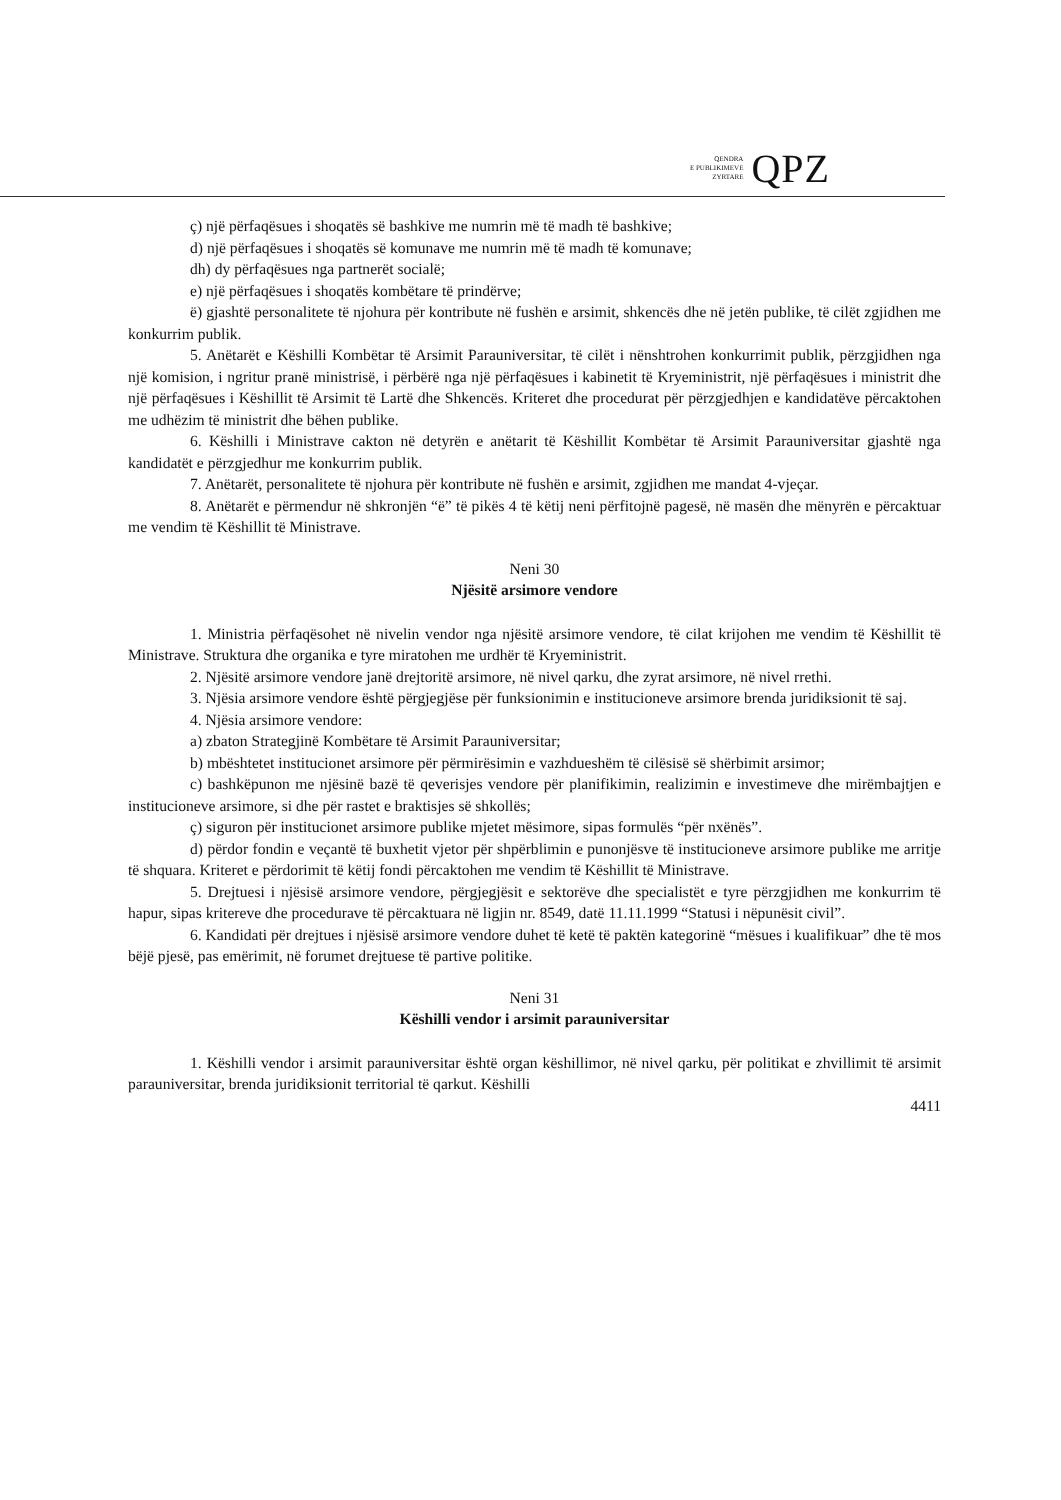QENDRA
E PUBLIKIMEVE
ZYRTARE
QPZ
ç) një përfaqësues i shoqatës së bashkive me numrin më të madh të bashkive;
d) një përfaqësues i shoqatës së komunave me numrin më të madh të komunave;
dh) dy përfaqësues nga partnerët socialë;
e) një përfaqësues i shoqatës kombëtare të prindërve;
ë) gjashtë personalitete të njohura për kontribute në fushën e arsimit, shkencës dhe në jetën publike, të cilët zgjidhen me konkurrim publik.
5. Anëtarët e Këshilli Kombëtar të Arsimit Parauniversitar, të cilët i nënshtrohen konkurrimit publik, përzgjidhen nga një komision, i ngritur pranë ministrisë, i përbërë nga një përfaqësues i kabinetit të Kryeministrit, një përfaqësues i ministrit dhe një përfaqësues i Këshillit të Arsimit të Lartë dhe Shkencës. Kriteret dhe procedurat për përzgjedhjen e kandidatëve përcaktohen me udhëzim të ministrit dhe bëhen publike.
6. Këshilli i Ministrave cakton në detyrën e anëtarit të Këshillit Kombëtar të Arsimit Parauniversitar gjashtë nga kandidatët e përzgjedhur me konkurrim publik.
7. Anëtarët, personalitete të njohura për kontribute në fushën e arsimit, zgjidhen me mandat 4-vjeçar.
8. Anëtarët e përmendur në shkronjën “ë” të pikës 4 të këtij neni përfitojnë pagesë, në masën dhe mënyrën e përcaktuar me vendim të Këshillit të Ministrave.
Neni 30
Njësitë arsimore vendore
1. Ministria përfaqësohet në nivelin vendor nga njësitë arsimore vendore, të cilat krijohen me vendim të Këshillit të Ministrave. Struktura dhe organika e tyre miratohen me urdhër të Kryeministrit.
2. Njësitë arsimore vendore janë drejtoritë arsimore, në nivel qarku, dhe zyrat arsimore, në nivel rrethi.
3. Njësia arsimore vendore është përgjegjëse për funksionimin e institucioneve arsimore brenda juridiksionit të saj.
4. Njësia arsimore vendore:
a) zbaton Strategjinë Kombëtare të Arsimit Parauniversitar;
b) mbështetet institucionet arsimore për përmirësimin e vazhdueshëm të cilësisë së shërbimit arsimor;
c) bashkëpunon me njësinë bazë të qeverisjes vendore për planifikimin, realizimin e investimeve dhe mirëmbajtjen e institucioneve arsimore, si dhe për rastet e braktisjes së shkollës;
ç) siguron për institucionet arsimore publike mjetet mësimore, sipas formulës “për nxënës”.
d) përdor fondin e veçantë të buxhetit vjetor për shpërblimin e punonjësve të institucioneve arsimore publike me arritje të shquara. Kriteret e përdorimit të këtij fondi përcaktohen me vendim të Këshillit të Ministrave.
5. Drejtuesi i njësisë arsimore vendore, përgjegjësit e sektorëve dhe specialistët e tyre përzgjidhen me konkurrim të hapur, sipas kritereve dhe procedurave të përcaktuara në ligjin nr. 8549, datë 11.11.1999 “Statusi i nëpunësit civil”.
6. Kandidati për drejtues i njësisë arsimore vendore duhet të ketë të paktën kategorinë “mësues i kualifikuar” dhe të mos bëjë pjesë, pas emërimit, në forumet drejtuese të partive politike.
Neni 31
Këshilli vendor i arsimit parauniversitar
1. Këshilli vendor i arsimit parauniversitar është organ këshillimor, në nivel qarku, për politikat e zhvillimit të arsimit parauniversitar, brenda juridiksionit territorial të qarkut. Këshilli
4411